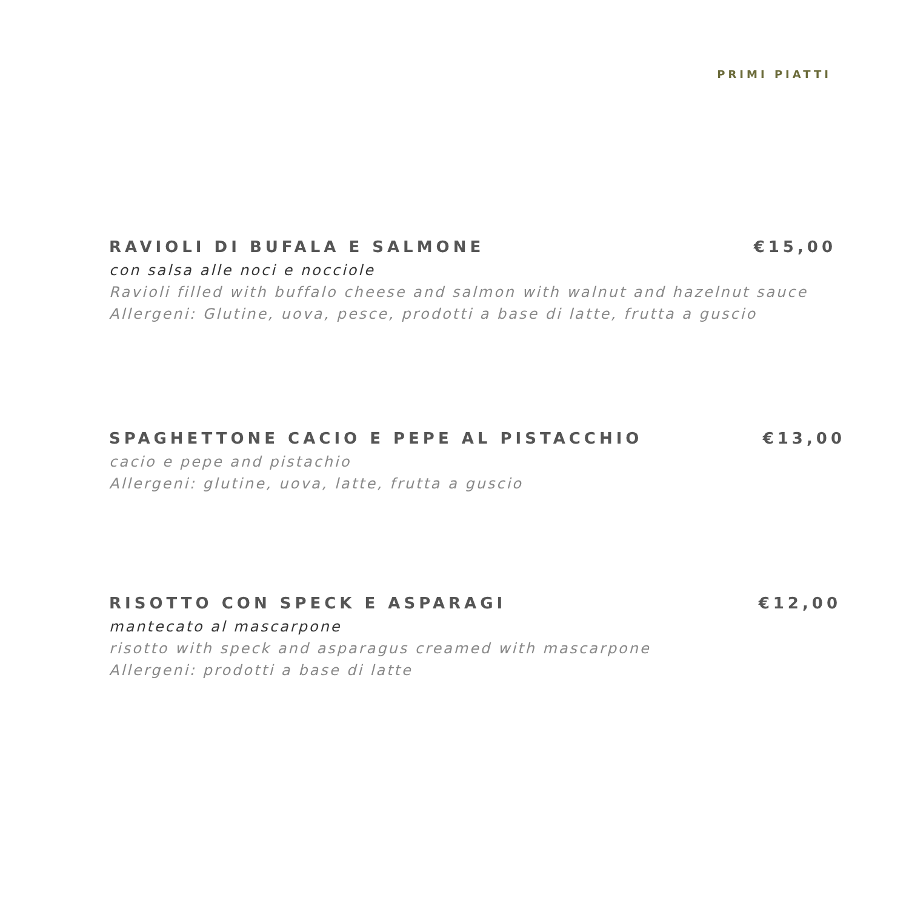PRIMI PIATTI
RAVIOLI DI BUFALA E SALMONE €15,00
con salsa alle noci e nocciole
Ravioli filled with buffalo cheese and salmon with walnut and hazelnut sauce
Allergeni: Glutine, uova, pesce, prodotti a base di latte, frutta a guscio
SPAGHETTONE CACIO E PEPE AL PISTACCHIO €13,00
cacio e pepe and pistachio
Allergeni: glutine, uova, latte, frutta a guscio
RISOTTO CON SPECK E ASPARAGI €12,00
mantecato al mascarpone
risotto with speck and asparagus creamed with mascarpone
Allergeni: prodotti a base di latte